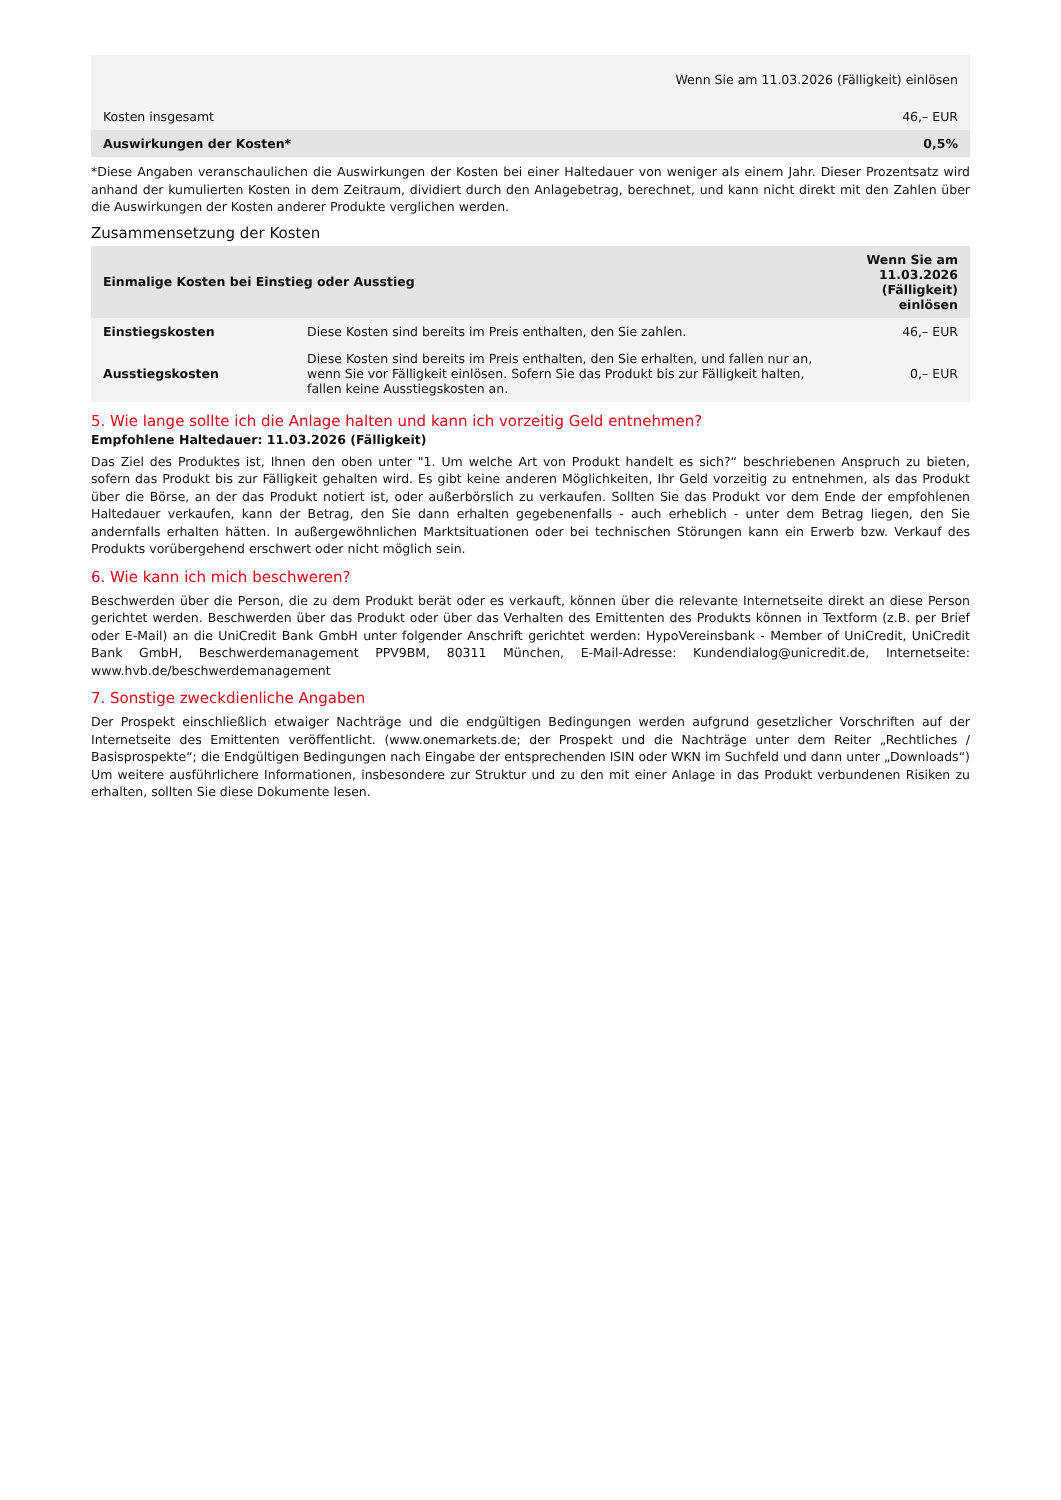| Wenn Sie am 11.03.2026 (Fälligkeit) einlösen | |
| --- | --- |
| Kosten insgesamt | 46,– EUR |
| Auswirkungen der Kosten* | 0,5% |
*Diese Angaben veranschaulichen die Auswirkungen der Kosten bei einer Haltedauer von weniger als einem Jahr. Dieser Prozentsatz wird anhand der kumulierten Kosten in dem Zeitraum, dividiert durch den Anlagebetrag, berechnet, und kann nicht direkt mit den Zahlen über die Auswirkungen der Kosten anderer Produkte verglichen werden.
Zusammensetzung der Kosten
| Einmalige Kosten bei Einstieg oder Ausstieg | | Wenn Sie am 11.03.2026 (Fälligkeit) einlösen |
| --- | --- | --- |
| Einstiegskosten | Diese Kosten sind bereits im Preis enthalten, den Sie zahlen. | 46,– EUR |
| Ausstiegskosten | Diese Kosten sind bereits im Preis enthalten, den Sie erhalten, und fallen nur an, wenn Sie vor Fälligkeit einlösen. Sofern Sie das Produkt bis zur Fälligkeit halten, fallen keine Ausstiegskosten an. | 0,– EUR |
5. Wie lange sollte ich die Anlage halten und kann ich vorzeitig Geld entnehmen?
Empfohlene Haltedauer: 11.03.2026 (Fälligkeit)
Das Ziel des Produktes ist, Ihnen den oben unter "1. Um welche Art von Produkt handelt es sich?“ beschriebenen Anspruch zu bieten, sofern das Produkt bis zur Fälligkeit gehalten wird. Es gibt keine anderen Möglichkeiten, Ihr Geld vorzeitig zu entnehmen, als das Produkt über die Börse, an der das Produkt notiert ist, oder außerbörslich zu verkaufen. Sollten Sie das Produkt vor dem Ende der empfohlenen Haltedauer verkaufen, kann der Betrag, den Sie dann erhalten gegebenenfalls - auch erheblich - unter dem Betrag liegen, den Sie andernfalls erhalten hätten. In außergewöhnlichen Marktsituationen oder bei technischen Störungen kann ein Erwerb bzw. Verkauf des Produkts vorübergehend erschwert oder nicht möglich sein.
6. Wie kann ich mich beschweren?
Beschwerden über die Person, die zu dem Produkt berät oder es verkauft, können über die relevante Internetseite direkt an diese Person gerichtet werden. Beschwerden über das Produkt oder über das Verhalten des Emittenten des Produkts können in Textform (z.B. per Brief oder E-Mail) an die UniCredit Bank GmbH unter folgender Anschrift gerichtet werden: HypoVereinsbank - Member of UniCredit, UniCredit Bank GmbH, Beschwerdemanagement PPV9BM, 80311 München, E-Mail-Adresse: Kundendialog@unicredit.de, Internetseite: www.hvb.de/beschwerdemanagement
7. Sonstige zweckdienliche Angaben
Der Prospekt einschließlich etwaiger Nachträge und die endgültigen Bedingungen werden aufgrund gesetzlicher Vorschriften auf der Internetseite des Emittenten veröffentlicht. (www.onemarkets.de; der Prospekt und die Nachträge unter dem Reiter „Rechtliches / Basisprospekte“; die Endgültigen Bedingungen nach Eingabe der entsprechenden ISIN oder WKN im Suchfeld und dann unter „Downloads“) Um weitere ausführlichere Informationen, insbesondere zur Struktur und zu den mit einer Anlage in das Produkt verbundenen Risiken zu erhalten, sollten Sie diese Dokumente lesen.